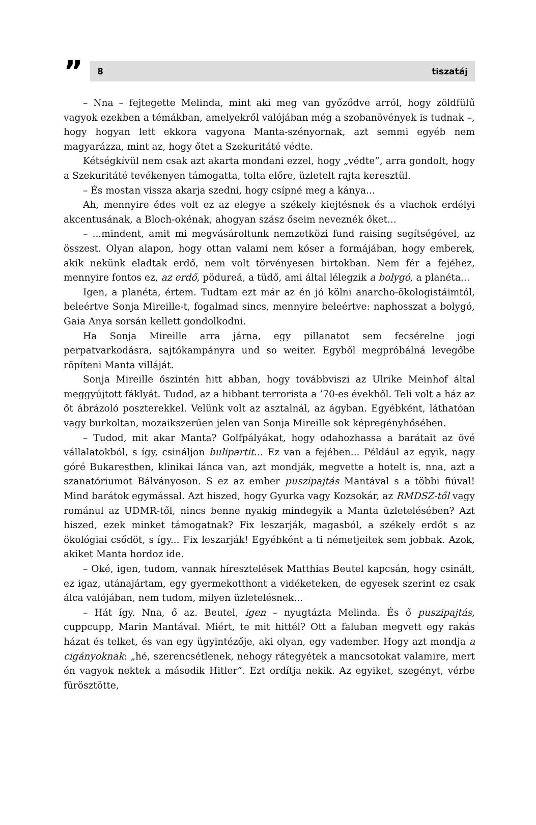”
8 tiszatáj
– Nna – fejtegette Melinda, mint aki meg van győződve arról, hogy zöldfülű vagyok ezekben a témákban, amelyekről valójában még a szobanövények is tudnak –, hogy hogyan lett ekkora vagyona Manta-szényornak, azt semmi egyéb nem magyarázza, mint az, hogy őtet a Szekuritáté védte.
Kétségkívül nem csak azt akarta mondani ezzel, hogy „védte”, arra gondolt, hogy a Szekuritáté tevékenyen támogatta, tolta előre, üzletelt rajta keresztül.
– És mostan vissza akarja szedni, hogy csípné meg a kánya...
Ah, mennyire édes volt ez az elegye a székely kiejtésnek és a vlachok erdélyi akcentusának, a Bloch-okénak, ahogyan szász őseim neveznék őket...
– ...mindent, amit mi megvásároltunk nemzetközi fund raising segítségével, az összest. Olyan alapon, hogy ottan valami nem kóser a formájában, hogy emberek, akik nekünk eladtak erdő, nem volt törvényesen birtokban. Nem fér a fejéhez, mennyire fontos ez, az erdő, pödureá, a tüdő, ami által lélegzik a bolygó, a planéta...
Igen, a planéta, értem. Tudtam ezt már az én jó kölni anarcho-ökologistáimtól, beleértve Sonja Mireille-t, fogalmad sincs, mennyire beleértve: naphosszat a bolygó, Gaia Anya sorsán kellett gondolkodni.
Ha Sonja Mireille arra járna, egy pillanatot sem fecsérelne jogi perpatvarkodásra, sajtókampányra und so weiter. Egyből megpróbálná levegőbe röpíteni Manta villáját.
Sonja Mireille őszintén hitt abban, hogy továbbviszi az Ulrike Meinhof által meggyújtott fáklyát. Tudod, az a hibbant terrorista a ’70-es évekből. Teli volt a ház az őt ábrázoló poszterekkel. Velünk volt az asztalnál, az ágyban. Egyébként, láthatóan vagy burkoltan, mozaikszerűen jelen van Sonja Mireille sok képregényhősében.
– Tudod, mit akar Manta? Golfpályákat, hogy odahozhassa a barátait az övé vállalatokból, s így, csináljon bulipartit... Ez van a fejében... Például az egyik, nagy góré Bukarestben, klinikai lánca van, azt mondják, megvette a hotelt is, nna, azt a szanatóriumot Bálványoson. S ez az ember puszipajtás Mantával s a többi fiúval! Mind barátok egymással. Azt hiszed, hogy Gyurka vagy Kozsokár, az RMDSZ-től vagy románul az UDMR-től, nincs benne nyakig mindegyik a Manta üzletelésében? Azt hiszed, ezek minket támogatnak? Fix leszarják, magasból, a székely erdőt s az ökológiai csődöt, s így... Fix leszarják! Egyébként a ti németjeitek sem jobbak. Azok, akiket Manta hordoz ide.
– Oké, igen, tudom, vannak híresztelések Matthias Beutel kapcsán, hogy csinált, ez igaz, utánajártam, egy gyermekotthont a vidéketeken, de egyesek szerint ez csak álca valójában, nem tudom, milyen üzletelésnek...
– Hát így. Nna, ő az. Beutel, igen – nyugtázta Melinda. És ő puszipajtás, cuppcupp, Marin Mantával. Miért, te mit hittél? Ott a faluban megvett egy rakás házat és telket, és van egy ügyintézője, aki olyan, egy vadember. Hogy azt mondja a cigányoknak: „hé, szerencsétlenek, nehogy rátegyétek a mancsotokat valamire, mert én vagyok nektek a második Hitler”. Ezt ordítja nekik. Az egyiket, szegényt, vérbe fürösztötte,